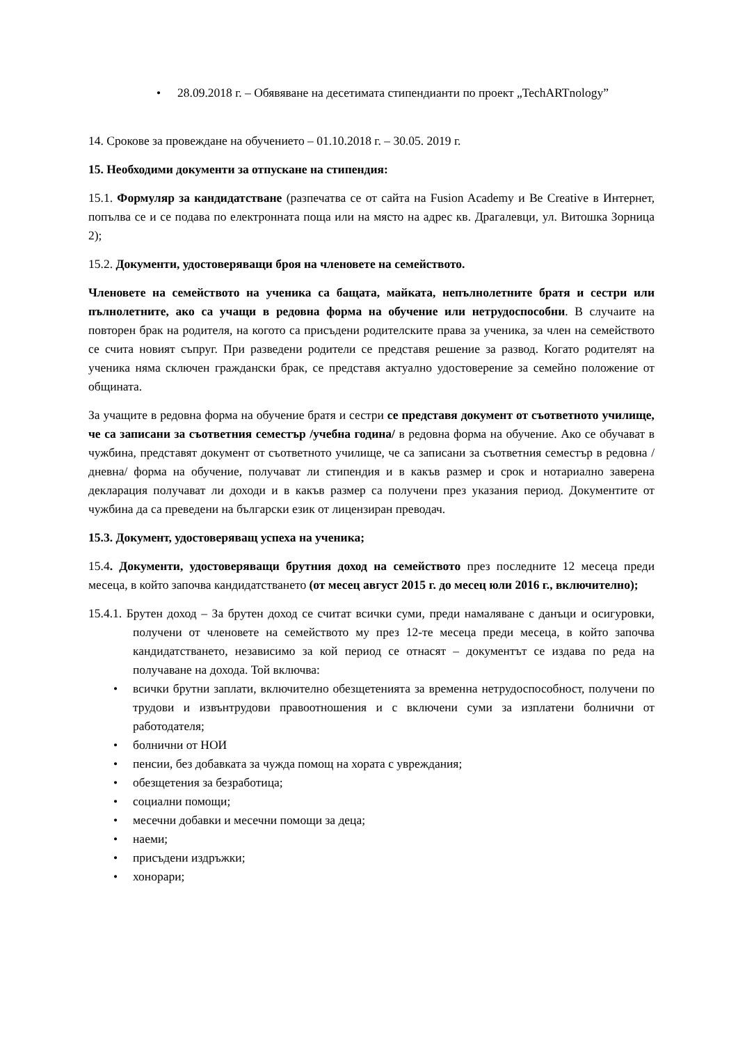• 28.09.2018 г. – Обявяване на десетимата стипендианти по проект „TechARTnology”
14. Срокове за провеждане на обучението – 01.10.2018 г. – 30.05. 2019 г.
15. Необходими документи за отпускане на стипендия:
15.1. Формуляр за кандидатстване (разпечатва се от сайта на Fusion Academy и Be Creative в Интернет, попълва се и се подава по електронната поща или на място на адрес кв. Драгалевци, ул. Витошка Зорница 2);
15.2. Документи, удостоверяващи броя на членовете на семейството.
Членовете на семейството на ученика са бащата, майката, непълнолетните братя и сестри или пълнолетните, ако са учащи в редовна форма на обучение или нетрудоспособни. В случаите на повторен брак на родителя, на когото са присъдени родителските права за ученика, за член на семейството се счита новият съпруг. При разведени родители се представя решение за развод. Когато родителят на ученика няма сключен граждански брак, се представя актуално удостоверение за семейно положение от общината.
За учащите в редовна форма на обучение братя и сестри се представя документ от съответното училище, че са записани за съответния семестър /учебна година/ в редовна форма на обучение. Ако се обучават в чужбина, представят документ от съответното училище, че са записани за съответния семестър в редовна /дневна/ форма на обучение, получават ли стипендия и в какъв размер и срок и нотариално заверена декларация получават ли доходи и в какъв размер са получени през указания период. Документите от чужбина да са преведени на български език от лицензиран преводач.
15.3. Документ, удостоверяващ успеха на ученика;
15.4. Документи, удостоверяващи брутния доход на семейството през последните 12 месеца преди месеца, в който започва кандидатстването (от месец август 2015 г. до месец юли 2016 г., включително);
15.4.1. Брутен доход – За брутен доход се считат всички суми, преди намаляване с данъци и осигуровки, получени от членовете на семейството му през 12-те месеца преди месеца, в който започва кандидатстването, независимо за кой период се отнасят – документът се издава по реда на получаване на дохода. Той включва:
• всички брутни заплати, включително обезщетенията за временна нетрудоспособност, получени по трудови и извънтрудови правоотношения и с включени суми за изплатени болнични от работодателя;
• болнични от НОИ
• пенсии, без добавката за чужда помощ на хората с увреждания;
• обезщетения за безработица;
• социални помощи;
• месечни добавки и месечни помощи за деца;
• наеми;
• присъдени издръжки;
• хонорари;